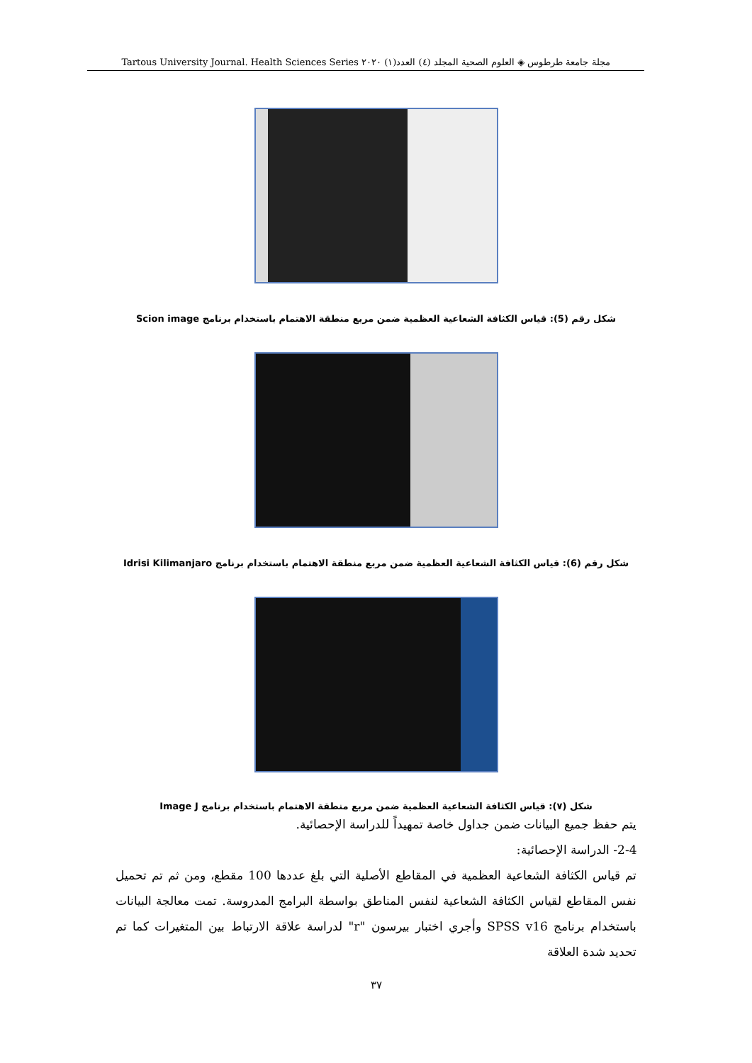مجلة جامعة طرطوس ◈ العلوم الصحية المجلد (٤) العدد(١) ٢٠٢٠ Tartous University Journal. Health Sciences Series
شكل رقم (5): قياس الكثافة الشعاعية العظمية ضمن مربع منطقة الاهتمام باستخدام برنامج Scion image
شكل رقم (6): قياس الكثافة الشعاعية العظمية ضمن مربع منطقة الاهتمام باستخدام برنامج Idrisi Kilimanjaro
شكل (٧): قياس الكثافة الشعاعية العظمية ضمن مربع منطقة الاهتمام باستخدام برنامج Image J
يتم حفظ جميع البيانات ضمن جداول خاصة تمهيداً للدراسة الإحصائية.
2-4- الدراسة الإحصائية:
تم قياس الكثافة الشعاعية العظمية في المقاطع الأصلية التي بلغ عددها 100 مقطع، ومن ثم تم تحميل نفس المقاطع لقياس الكثافة الشعاعية لنفس المناطق بواسطة البرامج المدروسة. تمت معالجة البيانات باستخدام برنامج SPSS v16 وأجري اختبار بيرسون "r" لدراسة علاقة الارتباط بين المتغيرات كما تم تحديد شدة العلاقة
٣٧